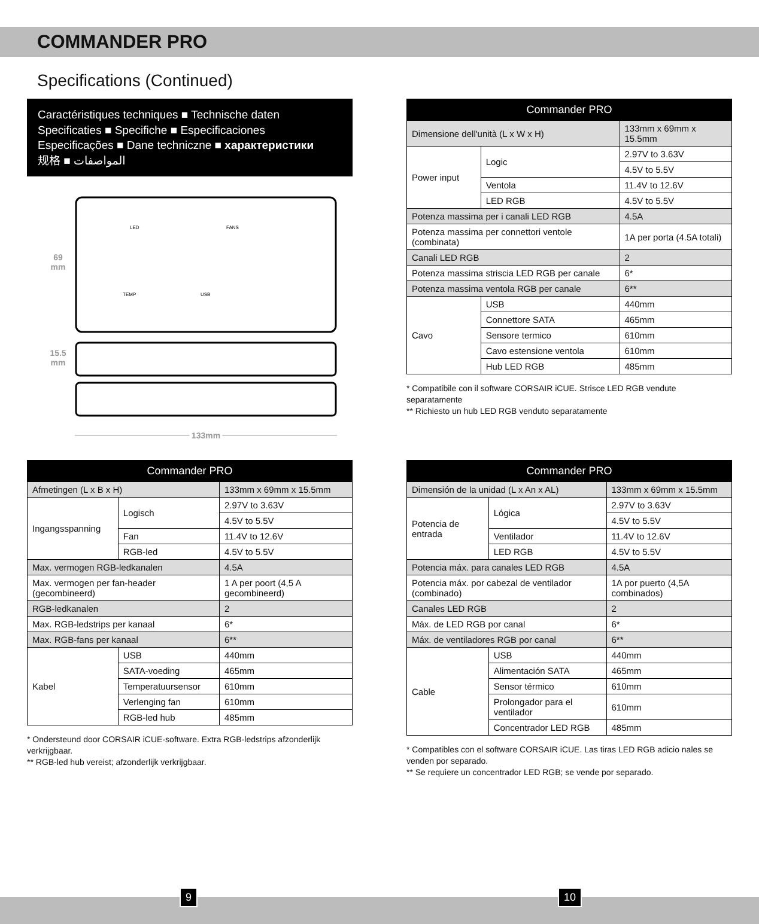COMMANDER PRO
Specifications (Continued)
Caractéristiques techniques ■ Technische daten
Specificaties ■ Specifiche ■ Especificaciones
Especificações ■ Dane techniczne ■ характеристики
规格 ■ المواصفات
69
mm
LED
FANS
TEMP
USB
15.5
mm
133mm
| Commander PRO | | |
| --- | --- | --- |
| Dimensione dell'unità (L x W x H) | | 133mm x 69mm x 15.5mm |
| Power input | Logic | 2.97V to 3.63V |
| | | 4.5V to 5.5V |
| | Ventola | 11.4V to 12.6V |
| | LED RGB | 4.5V to 5.5V |
| Potenza massima per i canali LED RGB | | 4.5A |
| Potenza massima per connettori ventole (combinata) | | 1A per porta (4.5A totali) |
| Canali LED RGB | | 2 |
| Potenza massima striscia LED RGB per canale | | 6* |
| Potenza massima ventola RGB per canale | | 6** |
| Cavo | USB | 440mm |
| | Connettore SATA | 465mm |
| | Sensore termico | 610mm |
| | Cavo estensione ventola | 610mm |
| | Hub LED RGB | 485mm |
* Compatibile con il software CORSAIR iCUE. Strisce LED RGB vendute separatamente
** Richiesto un hub LED RGB venduto separatamente
| Commander PRO | | |
| --- | --- | --- |
| Afmetingen (L x B x H) | | 133mm x 69mm x 15.5mm |
| Ingangsspanning | Logisch | 2.97V to 3.63V |
| | | 4.5V to 5.5V |
| | Fan | 11.4V to 12.6V |
| | RGB-led | 4.5V to 5.5V |
| Max. vermogen RGB-ledkanalen | | 4.5A |
| Max. vermogen per fan-header (gecombineerd) | | 1 A per poort (4,5 A gecombineerd) |
| RGB-ledkanalen | | 2 |
| Max. RGB-ledstrips per kanaal | | 6* |
| Max. RGB-fans per kanaal | | 6** |
| Kabel | USB | 440mm |
| | SATA-voeding | 465mm |
| | Temperatuursensor | 610mm |
| | Verlenging fan | 610mm |
| | RGB-led hub | 485mm |
* Ondersteund door CORSAIR iCUE-software. Extra RGB-ledstrips afzonderlijk verkrijgbaar.
** RGB-led hub vereist; afzonderlijk verkrijgbaar.
| Commander PRO | | |
| --- | --- | --- |
| Dimensión de la unidad (L x An x AL) | | 133mm x 69mm x 15.5mm |
| Potencia de entrada | Lógica | 2.97V to 3.63V |
| | | 4.5V to 5.5V |
| | Ventilador | 11.4V to 12.6V |
| | LED RGB | 4.5V to 5.5V |
| Potencia máx. para canales LED RGB | | 4.5A |
| Potencia máx. por cabezal de ventilador (combinado) | | 1A por puerto (4,5A combinados) |
| Canales LED RGB | | 2 |
| Máx. de LED RGB por canal | | 6* |
| Máx. de ventiladores RGB por canal | | 6** |
| Cable | USB | 440mm |
| | Alimentación SATA | 465mm |
| | Sensor térmico | 610mm |
| | Prolongador para el ventilador | 610mm |
| | Concentrador LED RGB | 485mm |
* Compatibles con el software CORSAIR iCUE. Las tiras LED RGB adicio nales se venden por separado.
** Se requiere un concentrador LED RGB; se vende por separado.
9 10